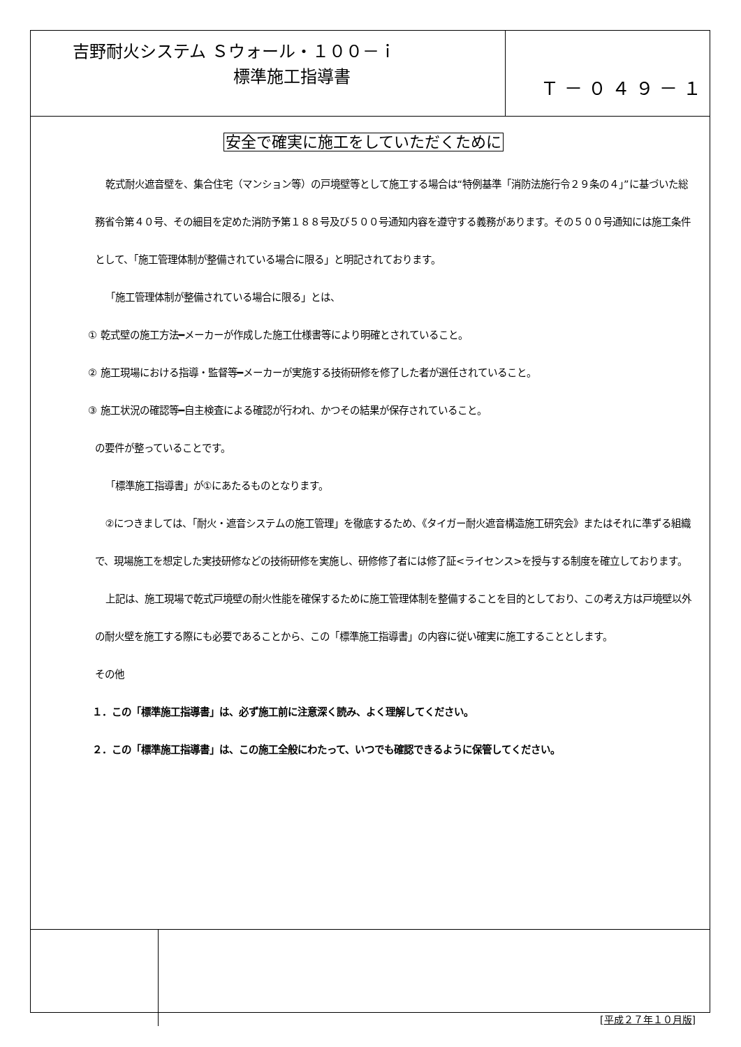吉野耐火システム Ｓウォール・１００－ｉ
標準施工指導書
Ｔ－０４９－１
安全で確実に施工をしていただくために
乾式耐火遮音壁を、集合住宅（マンション等）の戸境壁等として施工する場合は“特例基準「消防法施行令２９条の４」”に基づいた総務省令第４０号、その細目を定めた消防予第１８８号及び５００号通知内容を遵守する義務があります。その５００号通知には施工条件として、「施工管理体制が整備されている場合に限る」と明記されております。
「施工管理体制が整備されている場合に限る」とは、
① 乾式壁の施工方法━メーカーが作成した施工仕様書等により明確とされていること。
② 施工現場における指導・監督等━メーカーが実施する技術研修を修了した者が選任されていること。
③ 施工状況の確認等━自主検査による確認が行われ、かつその結果が保存されていること。
の要件が整っていることです。
「標準施工指導書」が①にあたるものとなります。
②につきましては、「耐火・遮音システムの施工管理」を徹底するため、《タイガー耐火遮音構造施工研究会》またはそれに準ずる組織で、現場施工を想定した実技研修などの技術研修を実施し、研修修了者には修了証<ライセンス>を授与する制度を確立しております。
上記は、施工現場で乾式戸境壁の耐火性能を確保するために施工管理体制を整備することを目的としており、この考え方は戸境壁以外の耐火壁を施工する際にも必要であることから、この「標準施工指導書」の内容に従い確実に施工することとします。
その他
１．この「標準施工指導書」は、必ず施工前に注意深く読み、よく理解してください。
２．この「標準施工指導書」は、この施工全般にわたって、いつでも確認できるように保管してください。
[平成２７年１０月版]